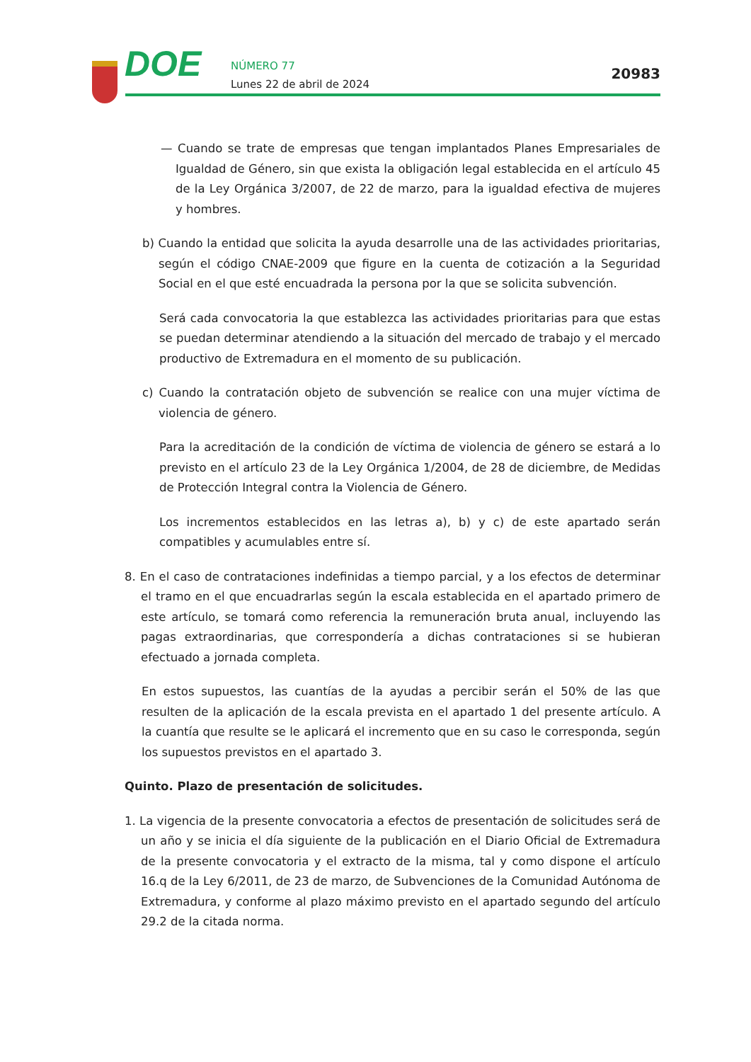DOE
NÚMERO 77
Lunes 22 de abril de 2024
20983
— Cuando se trate de empresas que tengan implantados Planes Empresariales de Igualdad de Género, sin que exista la obligación legal establecida en el artículo 45 de la Ley Orgánica 3/2007, de 22 de marzo, para la igualdad efectiva de mujeres y hombres.
b) Cuando la entidad que solicita la ayuda desarrolle una de las actividades prioritarias, según el código CNAE-2009 que figure en la cuenta de cotización a la Seguridad Social en el que esté encuadrada la persona por la que se solicita subvención.
Será cada convocatoria la que establezca las actividades prioritarias para que estas se puedan determinar atendiendo a la situación del mercado de trabajo y el mercado productivo de Extremadura en el momento de su publicación.
c) Cuando la contratación objeto de subvención se realice con una mujer víctima de violencia de género.
Para la acreditación de la condición de víctima de violencia de género se estará a lo previsto en el artículo 23 de la Ley Orgánica 1/2004, de 28 de diciembre, de Medidas de Protección Integral contra la Violencia de Género.
Los incrementos establecidos en las letras a), b) y c) de este apartado serán compatibles y acumulables entre sí.
8. En el caso de contrataciones indefinidas a tiempo parcial, y a los efectos de determinar el tramo en el que encuadrarlas según la escala establecida en el apartado primero de este artículo, se tomará como referencia la remuneración bruta anual, incluyendo las pagas extraordinarias, que correspondería a dichas contrataciones si se hubieran efectuado a jornada completa.
En estos supuestos, las cuantías de la ayudas a percibir serán el 50% de las que resulten de la aplicación de la escala prevista en el apartado 1 del presente artículo. A la cuantía que resulte se le aplicará el incremento que en su caso le corresponda, según los supuestos previstos en el apartado 3.
Quinto. Plazo de presentación de solicitudes.
1. La vigencia de la presente convocatoria a efectos de presentación de solicitudes será de un año y se inicia el día siguiente de la publicación en el Diario Oficial de Extremadura de la presente convocatoria y el extracto de la misma, tal y como dispone el artículo 16.q de la Ley 6/2011, de 23 de marzo, de Subvenciones de la Comunidad Autónoma de Extremadura, y conforme al plazo máximo previsto en el apartado segundo del artículo 29.2 de la citada norma.